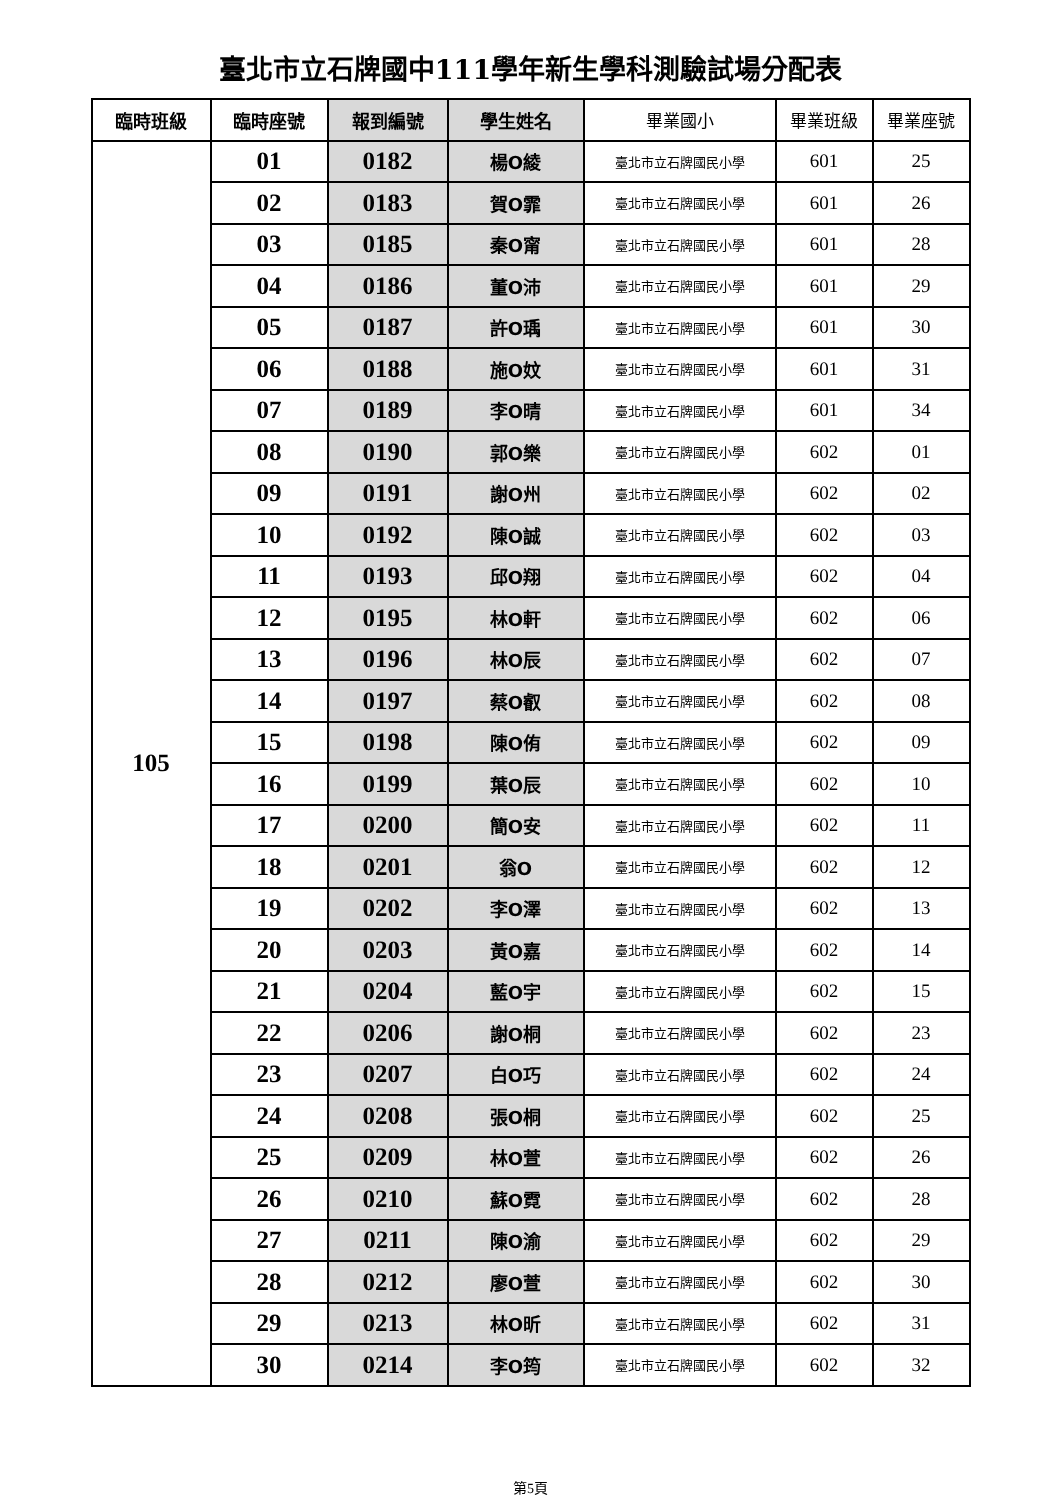臺北市立石牌國中111學年新生學科測驗試場分配表
| 臨時班級 | 臨時座號 | 報到編號 | 學生姓名 | 畢業國小 | 畢業班級 | 畢業座號 |
| --- | --- | --- | --- | --- | --- | --- |
| 105 | 01 | 0182 | 楊O綾 | 臺北市立石牌國民小學 | 601 | 25 |
| | 02 | 0183 | 賀O霏 | 臺北市立石牌國民小學 | 601 | 26 |
| | 03 | 0185 | 秦O甯 | 臺北市立石牌國民小學 | 601 | 28 |
| | 04 | 0186 | 董O沛 | 臺北市立石牌國民小學 | 601 | 29 |
| | 05 | 0187 | 許O瑀 | 臺北市立石牌國民小學 | 601 | 30 |
| | 06 | 0188 | 施O妏 | 臺北市立石牌國民小學 | 601 | 31 |
| | 07 | 0189 | 李O晴 | 臺北市立石牌國民小學 | 601 | 34 |
| | 08 | 0190 | 郭O樂 | 臺北市立石牌國民小學 | 602 | 01 |
| | 09 | 0191 | 謝O州 | 臺北市立石牌國民小學 | 602 | 02 |
| | 10 | 0192 | 陳O誠 | 臺北市立石牌國民小學 | 602 | 03 |
| | 11 | 0193 | 邱O翔 | 臺北市立石牌國民小學 | 602 | 04 |
| | 12 | 0195 | 林O軒 | 臺北市立石牌國民小學 | 602 | 06 |
| | 13 | 0196 | 林O辰 | 臺北市立石牌國民小學 | 602 | 07 |
| | 14 | 0197 | 蔡O叡 | 臺北市立石牌國民小學 | 602 | 08 |
| | 15 | 0198 | 陳O侑 | 臺北市立石牌國民小學 | 602 | 09 |
| | 16 | 0199 | 葉O辰 | 臺北市立石牌國民小學 | 602 | 10 |
| | 17 | 0200 | 簡O安 | 臺北市立石牌國民小學 | 602 | 11 |
| | 18 | 0201 | 翁O | 臺北市立石牌國民小學 | 602 | 12 |
| | 19 | 0202 | 李O澤 | 臺北市立石牌國民小學 | 602 | 13 |
| | 20 | 0203 | 黃O嘉 | 臺北市立石牌國民小學 | 602 | 14 |
| | 21 | 0204 | 藍O宇 | 臺北市立石牌國民小學 | 602 | 15 |
| | 22 | 0206 | 謝O桐 | 臺北市立石牌國民小學 | 602 | 23 |
| | 23 | 0207 | 白O巧 | 臺北市立石牌國民小學 | 602 | 24 |
| | 24 | 0208 | 張O桐 | 臺北市立石牌國民小學 | 602 | 25 |
| | 25 | 0209 | 林O萱 | 臺北市立石牌國民小學 | 602 | 26 |
| | 26 | 0210 | 蘇O霓 | 臺北市立石牌國民小學 | 602 | 28 |
| | 27 | 0211 | 陳O渝 | 臺北市立石牌國民小學 | 602 | 29 |
| | 28 | 0212 | 廖O萱 | 臺北市立石牌國民小學 | 602 | 30 |
| | 29 | 0213 | 林O昕 | 臺北市立石牌國民小學 | 602 | 31 |
| | 30 | 0214 | 李O筠 | 臺北市立石牌國民小學 | 602 | 32 |
第5頁